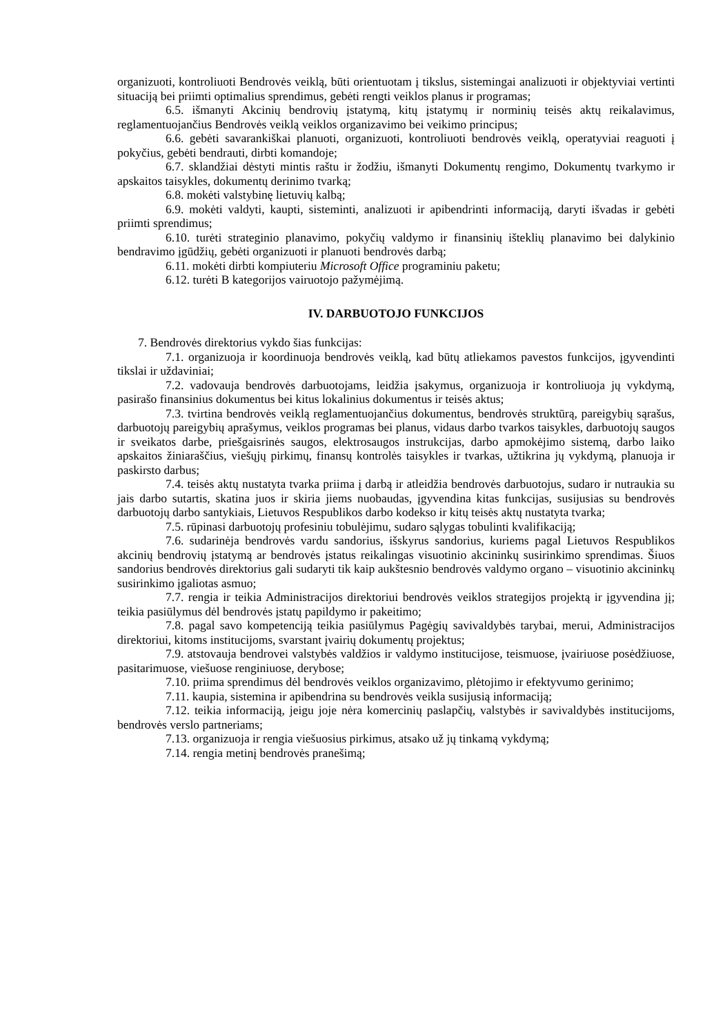organizuoti, kontroliuoti Bendrovės veiklą, būti orientuotam į tikslus, sistemingai analizuoti ir objektyviai vertinti situaciją bei priimti optimalius sprendimus, gebėti rengti veiklos planus ir programas;
6.5. išmanyti Akcinių bendrovių įstatymą, kitų įstatymų ir norminių teisės aktų reikalavimus, reglamentuojančius Bendrovės veiklą veiklos organizavimo bei veikimo principus;
6.6. gebėti savarankiškai planuoti, organizuoti, kontroliuoti bendrovės veiklą, operatyviai reaguoti į pokyčius, gebėti bendrauti, dirbti komandoje;
6.7. sklandžiai dėstyti mintis raštu ir žodžiu, išmanyti Dokumentų rengimo, Dokumentų tvarkymo ir apskaitos taisykles, dokumentų derinimo tvarką;
6.8. mokėti valstybinę lietuvių kalbą;
6.9. mokėti valdyti, kaupti, sisteminti, analizuoti ir apibendrinti informaciją, daryti išvadas ir gebėti priimti sprendimus;
6.10. turėti strateginio planavimo, pokyčių valdymo ir finansinių išteklių planavimo bei dalykinio bendravimo įgūdžių, gebėti organizuoti ir planuoti bendrovės darbą;
6.11. mokėti dirbti kompiuteriu Microsoft Office programiniu paketu;
6.12. turėti B kategorijos vairuotojo pažymėjimą.
IV. DARBUOTOJO FUNKCIJOS
7. Bendrovės direktorius vykdo šias funkcijas:
7.1. organizuoja ir koordinuoja bendrovės veiklą, kad būtų atliekamos pavestos funkcijos, įgyvendinti tikslai ir uždaviniai;
7.2. vadovauja bendrovės darbuotojams, leidžia įsakymus, organizuoja ir kontroliuoja jų vykdymą, pasirašo finansinius dokumentus bei kitus lokalinius dokumentus ir teisės aktus;
7.3. tvirtina bendrovės veiklą reglamentuojančius dokumentus, bendrovės struktūrą, pareigybių sąrašus, darbuotojų pareigybių aprašymus, veiklos programas bei planus, vidaus darbo tvarkos taisykles, darbuotojų saugos ir sveikatos darbe, priešgaisrinės saugos, elektrosaugos instrukcijas, darbo apmokėjimo sistemą, darbo laiko apskaitos žiniaraščius, viešųjų pirkimų, finansų kontrolės taisykles ir tvarkas, užtikrina jų vykdymą, planuoja ir paskirsto darbus;
7.4. teisės aktų nustatyta tvarka priima į darbą ir atleidžia bendrovės darbuotojus, sudaro ir nutraukia su jais darbo sutartis, skatina juos ir skiria jiems nuobaudas, įgyvendina kitas funkcijas, susijusias su bendrovės darbuotojų darbo santykiais, Lietuvos Respublikos darbo kodekso ir kitų teisės aktų nustatyta tvarka;
7.5. rūpinasi darbuotojų profesiniu tobulėjimu, sudaro sąlygas tobulinti kvalifikaciją;
7.6. sudarinėja bendrovės vardu sandorius, išskyrus sandorius, kuriems pagal Lietuvos Respublikos akcinių bendrovių įstatymą ar bendrovės įstatus reikalingas visuotinio akcininkų susirinkimo sprendimas. Šiuos sandorius bendrovės direktorius gali sudaryti tik kaip aukštesnio bendrovės valdymo organo – visuotinio akcininkų susirinkimo įgaliotas asmuo;
7.7. rengia ir teikia Administracijos direktoriui bendrovės veiklos strategijos projektą ir įgyvendina jį; teikia pasiūlymus dėl bendrovės įstatų papildymo ir pakeitimo;
7.8. pagal savo kompetenciją teikia pasiūlymus Pagėgių savivaldybės tarybai, merui, Administracijos direktoriui, kitoms institucijoms, svarstant įvairių dokumentų projektus;
7.9. atstovauja bendrovei valstybės valdžios ir valdymo institucijose, teismuose, įvairiuose posėdžiuose, pasitarimuose, viešuose renginiuose, derybose;
7.10. priima sprendimus dėl bendrovės veiklos organizavimo, plėtojimo ir efektyvumo gerinimo;
7.11. kaupia, sistemina ir apibendrina su bendrovės veikla susijusią informaciją;
7.12. teikia informaciją, jeigu joje nėra komercinių paslapčių, valstybės ir savivaldybės institucijoms, bendrovės verslo partneriams;
7.13. organizuoja ir rengia viešuosius pirkimus, atsako už jų tinkamą vykdymą;
7.14. rengia metinį bendrovės pranešimą;